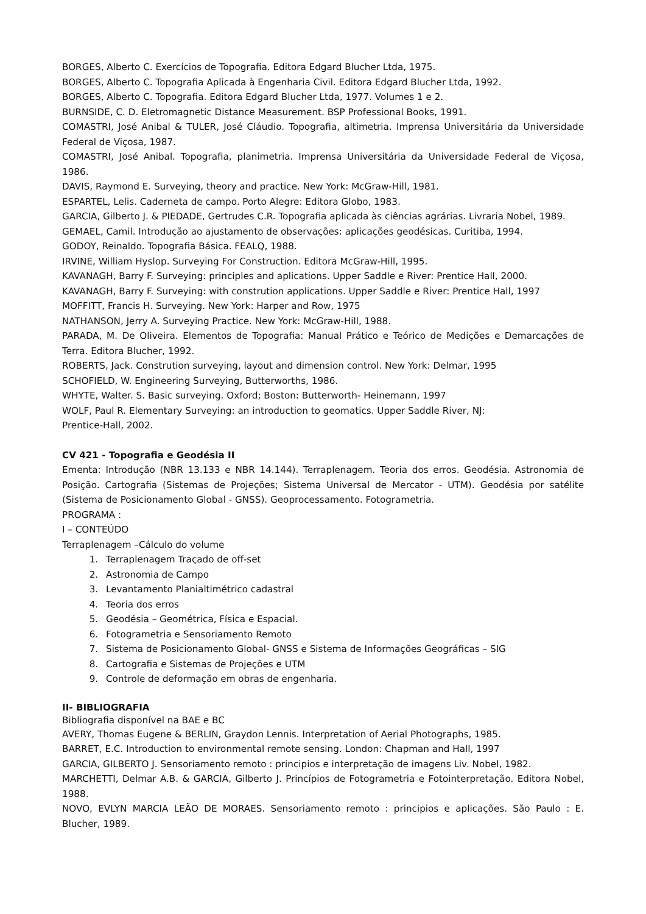BORGES, Alberto C. Exercícios de Topografia. Editora Edgard Blucher Ltda, 1975.
BORGES, Alberto C. Topografia Aplicada à Engenharia Civil. Editora Edgard Blucher Ltda, 1992.
BORGES, Alberto C. Topografia. Editora Edgard Blucher Ltda, 1977. Volumes 1 e 2.
BURNSIDE, C. D. Eletromagnetic Distance Measurement. BSP Professional Books, 1991.
COMASTRI, José Anibal & TULER, José Cláudio. Topografia, altimetria. Imprensa Universitária da Universidade Federal de Viçosa, 1987.
COMASTRI, José Anibal. Topografia, planimetria. Imprensa Universitária da Universidade Federal de Viçosa, 1986.
DAVIS, Raymond E. Surveying, theory and practice. New York: McGraw-Hill, 1981.
ESPARTEL, Lelis. Caderneta de campo. Porto Alegre: Editora Globo, 1983.
GARCIA, Gilberto J. & PIEDADE, Gertrudes C.R. Topografia aplicada às ciências agrárias. Livraria Nobel, 1989.
GEMAEL, Camil. Introdução ao ajustamento de observações: aplicações geodésicas. Curitiba, 1994.
GODOY, Reinaldo. Topografia Básica. FEALQ, 1988.
IRVINE, William Hyslop. Surveying For Construction. Editora McGraw-Hill, 1995.
KAVANAGH, Barry F. Surveying: principles and aplications. Upper Saddle e River: Prentice Hall, 2000.
KAVANAGH, Barry F. Surveying: with constrution applications. Upper Saddle e River: Prentice Hall, 1997
MOFFITT, Francis H. Surveying. New York: Harper and Row, 1975
NATHANSON, Jerry A. Surveying Practice. New York: McGraw-Hill, 1988.
PARADA, M. De Oliveira. Elementos de Topografia: Manual Prático e Teórico de Medições e Demarcações de Terra. Editora Blucher, 1992.
ROBERTS, Jack. Constrution surveying, layout and dimension control. New York: Delmar, 1995
SCHOFIELD, W. Engineering Surveying, Butterworths, 1986.
WHYTE, Walter. S. Basic surveying. Oxford; Boston: Butterworth- Heinemann, 1997
WOLF, Paul R. Elementary Surveying: an introduction to geomatics. Upper Saddle River, NJ:
Prentice-Hall, 2002.
CV 421 - Topografia e Geodésia II
Ementa: Introdução (NBR 13.133 e NBR 14.144). Terraplenagem. Teoria dos erros. Geodésia. Astronomia de Posição. Cartografia (Sistemas de Projeções; Sistema Universal de Mercator - UTM). Geodésia por satélite (Sistema de Posicionamento Global - GNSS). Geoprocessamento. Fotogrametria.
PROGRAMA :
I – CONTEÚDO
Terraplenagem –Cálculo do volume
1. Terraplenagem Traçado de off-set
2. Astronomia de Campo
3. Levantamento Planialtimétrico cadastral
4. Teoria dos erros
5. Geodésia – Geométrica, Física e Espacial.
6. Fotogrametria e Sensoriamento Remoto
7. Sistema de Posicionamento Global- GNSS e Sistema de Informações Geográficas – SIG
8. Cartografia e Sistemas de Projeções e UTM
9. Controle de deformação em obras de engenharia.
II- BIBLIOGRAFIA
Bibliografia disponível na BAE e BC
AVERY, Thomas Eugene & BERLIN, Graydon Lennis. Interpretation of Aerial Photographs, 1985.
BARRET, E.C. Introduction to environmental remote sensing. London: Chapman and Hall, 1997
GARCIA, GILBERTO J. Sensoriamento remoto : principios e interpretação de imagens Liv. Nobel, 1982.
MARCHETTI, Delmar A.B. & GARCIA, Gilberto J. Princípios de Fotogrametria e Fotointerpretação. Editora Nobel, 1988.
NOVO, EVLYN MARCIA LEÃO DE MORAES. Sensoriamento remoto : principios e aplicações. São Paulo : E. Blucher, 1989.